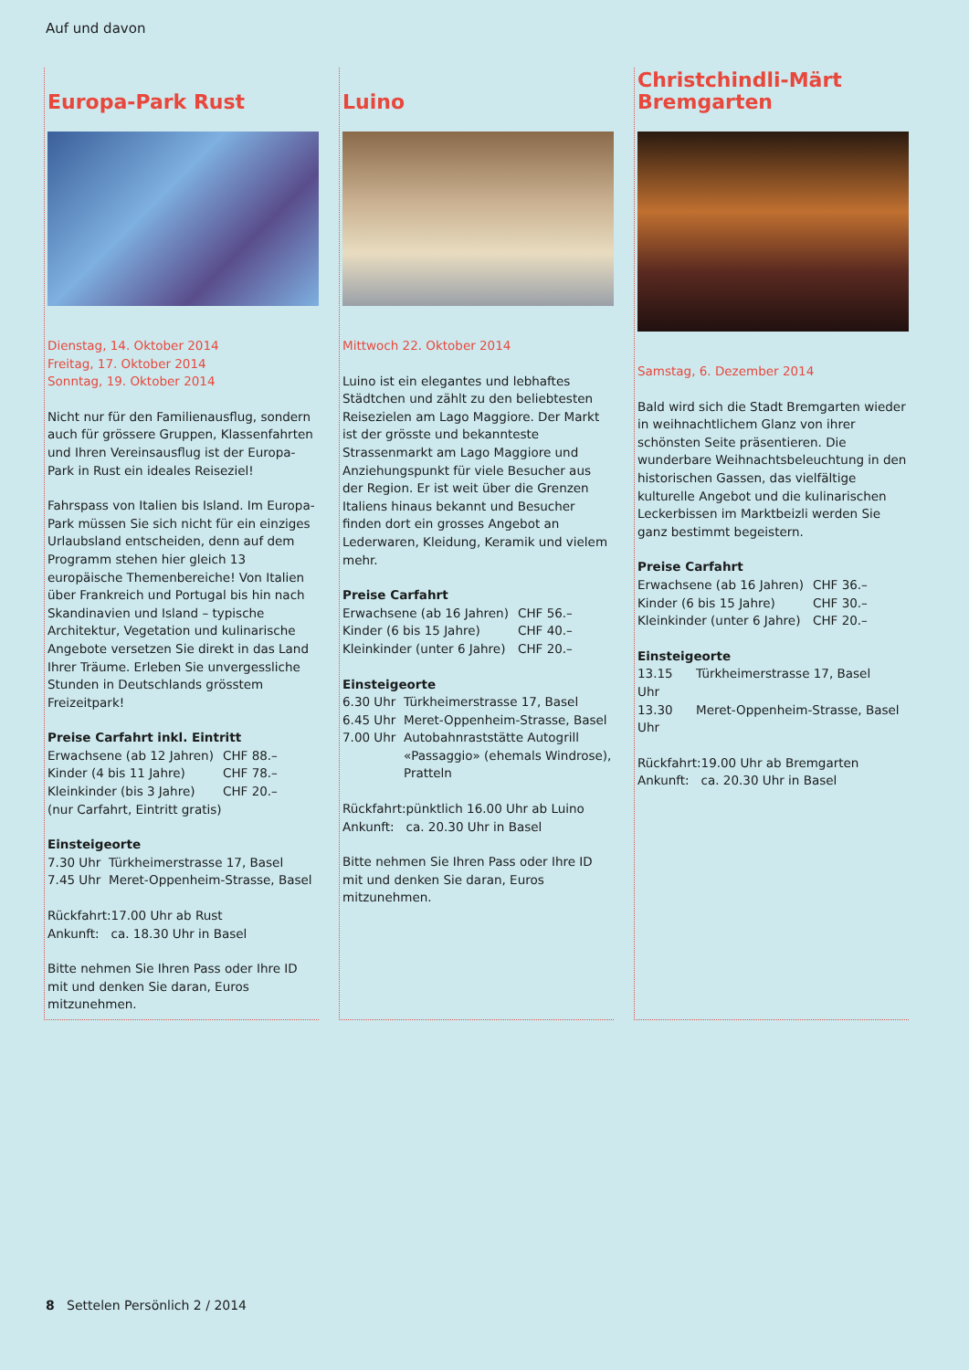Auf und davon
Europa-Park Rust
Dienstag, 14. Oktober 2014
Freitag, 17. Oktober 2014
Sonntag, 19. Oktober 2014
Nicht nur für den Familienausflug, sondern auch für grössere Gruppen, Klassenfahrten und Ihren Vereinsausflug ist der Europa-Park in Rust ein ideales Reiseziel!
Fahrspass von Italien bis Island. Im Europa-Park müssen Sie sich nicht für ein einziges Urlaubsland entscheiden, denn auf dem Programm stehen hier gleich 13 europäische Themenbereiche! Von Italien über Frankreich und Portugal bis hin nach Skandinavien und Island – typische Architektur, Vegetation und kulinarische Angebote versetzen Sie direkt in das Land Ihrer Träume. Erleben Sie unvergessliche Stunden in Deutschlands grösstem Freizeitpark!
Preise Carfahrt inkl. Eintritt
| Erwachsene (ab 12 Jahren) | CHF 88.– |
| Kinder (4 bis 11 Jahre) | CHF 78.– |
| Kleinkinder (bis 3 Jahre) | CHF 20.– |
| (nur Carfahrt, Eintritt gratis) | |
Einsteigeorte
| 7.30 Uhr | Türkheimerstrasse 17, Basel |
| 7.45 Uhr | Meret-Oppenheim-Strasse, Basel |
| Rückfahrt: | 17.00 Uhr ab Rust |
| Ankunft: | ca. 18.30 Uhr in Basel |
Bitte nehmen Sie Ihren Pass oder Ihre ID mit und denken Sie daran, Euros mitzunehmen.
Luino
Mittwoch 22. Oktober 2014
Luino ist ein elegantes und lebhaftes Städtchen und zählt zu den beliebtesten Reisezielen am Lago Maggiore. Der Markt ist der grösste und bekannteste Strassenmarkt am Lago Maggiore und Anziehungspunkt für viele Besucher aus der Region. Er ist weit über die Grenzen Italiens hinaus bekannt und Besucher finden dort ein grosses Angebot an Lederwaren, Kleidung, Keramik und vielem mehr.
Preise Carfahrt
| Erwachsene (ab 16 Jahren) | CHF 56.– |
| Kinder (6 bis 15 Jahre) | CHF 40.– |
| Kleinkinder (unter 6 Jahre) | CHF 20.– |
Einsteigeorte
| 6.30 Uhr | Türkheimerstrasse 17, Basel |
| 6.45 Uhr | Meret-Oppenheim-Strasse, Basel |
| 7.00 Uhr | Autobahnraststätte Autogrill «Passaggio» (ehemals Windrose), Pratteln |
| Rückfahrt: | pünktlich 16.00 Uhr ab Luino |
| Ankunft: | ca. 20.30 Uhr in Basel |
Bitte nehmen Sie Ihren Pass oder Ihre ID mit und denken Sie daran, Euros mitzunehmen.
Christchindli-Märt Bremgarten
Samstag, 6. Dezember 2014
Bald wird sich die Stadt Bremgarten wieder in weihnachtlichem Glanz von ihrer schönsten Seite präsentieren. Die wunderbare Weihnachtsbeleuchtung in den historischen Gassen, das vielfältige kulturelle Angebot und die kulinarischen Leckerbissen im Marktbeizli werden Sie ganz bestimmt begeistern.
Preise Carfahrt
| Erwachsene (ab 16 Jahren) | CHF 36.– |
| Kinder (6 bis 15 Jahre) | CHF 30.– |
| Kleinkinder (unter 6 Jahre) | CHF 20.– |
Einsteigeorte
| 13.15 Uhr | Türkheimerstrasse 17, Basel |
| 13.30 Uhr | Meret-Oppenheim-Strasse, Basel |
| Rückfahrt: | 19.00 Uhr ab Bremgarten |
| Ankunft: | ca. 20.30 Uhr in Basel |
8 Settelen Persönlich 2 / 2014